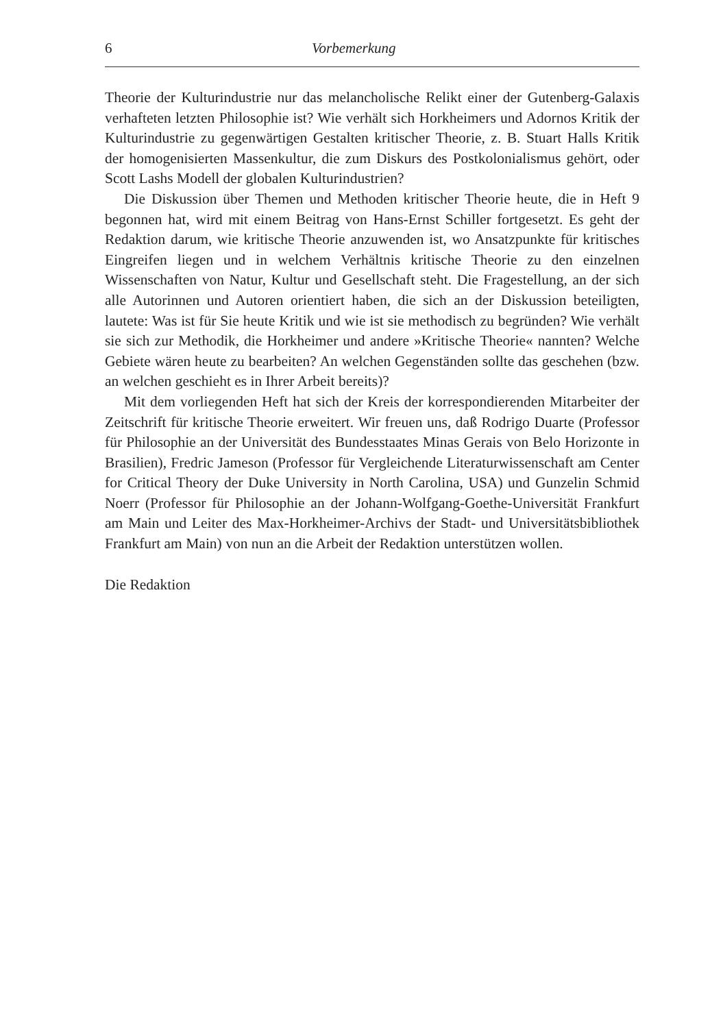6 Vorbemerkung
Theorie der Kulturindustrie nur das melancholische Relikt einer der Gutenberg-Galaxis verhafteten letzten Philosophie ist? Wie verhält sich Horkheimers und Adornos Kritik der Kulturindustrie zu gegenwärtigen Gestalten kritischer Theorie, z. B. Stuart Halls Kritik der homogenisierten Massenkultur, die zum Diskurs des Postkolonialismus gehört, oder Scott Lashs Modell der globalen Kulturindustrien?
Die Diskussion über Themen und Methoden kritischer Theorie heute, die in Heft 9 begonnen hat, wird mit einem Beitrag von Hans-Ernst Schiller fortgesetzt. Es geht der Redaktion darum, wie kritische Theorie anzuwenden ist, wo Ansatzpunkte für kritisches Eingreifen liegen und in welchem Verhältnis kritische Theorie zu den einzelnen Wissenschaften von Natur, Kultur und Gesellschaft steht. Die Fragestellung, an der sich alle Autorinnen und Autoren orientiert haben, die sich an der Diskussion beteiligten, lautete: Was ist für Sie heute Kritik und wie ist sie methodisch zu begründen? Wie verhält sie sich zur Methodik, die Horkheimer und andere »Kritische Theorie« nannten? Welche Gebiete wären heute zu bearbeiten? An welchen Gegenständen sollte das geschehen (bzw. an welchen geschieht es in Ihrer Arbeit bereits)?
Mit dem vorliegenden Heft hat sich der Kreis der korrespondierenden Mitarbeiter der Zeitschrift für kritische Theorie erweitert. Wir freuen uns, daß Rodrigo Duarte (Professor für Philosophie an der Universität des Bundesstaates Minas Gerais von Belo Horizonte in Brasilien), Fredric Jameson (Professor für Vergleichende Literaturwissenschaft am Center for Critical Theory der Duke University in North Carolina, USA) und Gunzelin Schmid Noerr (Professor für Philosophie an der Johann-Wolfgang-Goethe-Universität Frankfurt am Main und Leiter des Max-Horkheimer-Archivs der Stadt- und Universitätsbibliothek Frankfurt am Main) von nun an die Arbeit der Redaktion unterstützen wollen.
Die Redaktion